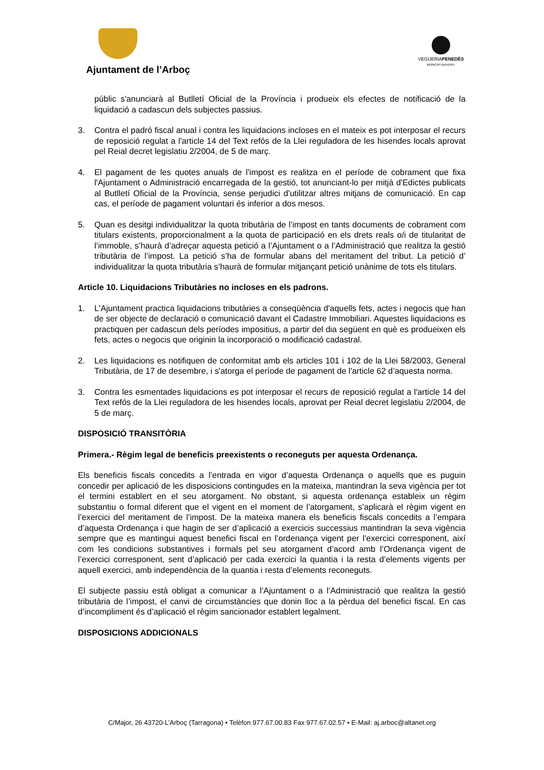Ajuntament de l’Arboç
VEGUERIAPENEDÈS
MUNICIPI ADHERIT
públic s'anunciarà al Butlletí Oficial de la Província i produeix els efectes de notificació de la liquidació a cadascun dels subjectes passius.
3. Contra el padró fiscal anual i contra les liquidacions incloses en el mateix es pot interposar el recurs de reposició regulat a l'article 14 del Text refós de la Llei reguladora de les hisendes locals aprovat pel Reial decret legislatiu 2/2004, de 5 de març.
4. El pagament de les quotes anuals de l'impost es realitza en el període de cobrament que fixa l'Ajuntament o Administració encarregada de la gestió, tot anunciant-lo per mitjà d'Edictes publicats al Butlletí Oficial de la Província, sense perjudici d'utilitzar altres mitjans de comunicació. En cap cas, el període de pagament voluntari és inferior a dos mesos.
5. Quan es desitgi individualitzar la quota tributària de l’impost en tants documents de cobrament com titulars existents, proporcionalment a la quota de participació en els drets reals o/i de titularitat de l’immoble, s’haurà d’adreçar aquesta petició a l’Ajuntament o a l’Administració que realitza la gestió tributària de l’impost. La petició s’ha de formular abans del meritament del tribut. La petició d’ individualitzar la quota tributària s’haurà de formular mitjançant petició unànime de tots els titulars.
Article 10. Liquidacions Tributàries no incloses en els padrons.
1. L'Ajuntament practica liquidacions tributàries a conseqüència d'aquells fets, actes i negocis que han de ser objecte de declaració o comunicació davant el Cadastre Immobiliari. Aquestes liquidacions es practiquen per cadascun dels períodes impositius, a partir del dia següent en què es produeixen els fets, actes o negocis que originin la incorporació o modificació cadastral.
2. Les liquidacions es notifiquen de conformitat amb els articles 101 i 102 de la Llei 58/2003, General Tributària, de 17 de desembre, i s'atorga el període de pagament de l'article 62 d’aquesta norma.
3. Contra les esmentades liquidacions es pot interposar el recurs de reposició regulat a l'article 14 del Text refós de la Llei reguladora de les hisendes locals, aprovat per Reial decret legislatiu 2/2004, de 5 de març.
DISPOSICIÓ TRANSITÒRIA
Primera.- Règim legal de beneficis preexistents o reconeguts per aquesta Ordenança.
Els beneficis fiscals concedits a l’entrada en vigor d’aquesta Ordenança o aquells que es puguin concedir per aplicació de les disposicions contingudes en la mateixa, mantindran la seva vigència per tot el termini establert en el seu atorgament. No obstant, si aquesta ordenança estableix un règim substantiu o formal diferent que el vigent en el moment de l’atorgament, s’aplicarà el règim vigent en l’exercici del meritament de l’impost. De la mateixa manera els beneficis fiscals concedits a l’empara d’aquesta Ordenança i que hagin de ser d’aplicació a exercicis successius mantindran la seva vigència sempre que es mantingui aquest benefici fiscal en l’ordenança vigent per l’exercici corresponent, així com les condicions substantives i formals pel seu atorgament d’acord amb l’Ordenança vigent de l’exercici corresponent, sent d’aplicació per cada exercici la quantia i la resta d’elements vigents per aquell exercici, amb independència de la quantia i resta d’elements reconeguts.
El subjecte passiu està obligat a comunicar a l’Ajuntament o a l’Administració que realitza la gestió tributària de l’impost, el canvi de circumstàncies que donin lloc a la pèrdua del benefici fiscal. En cas d’incompliment és d’aplicació el règim sancionador establert legalment.
DISPOSICIONS ADDICIONALS
C/Major, 26 43720-L’Arboç (Tarragona) • Telèfon 977.67.00.83 Fax 977.67.02.57 • E-Mail: aj.arboc@altanet.org